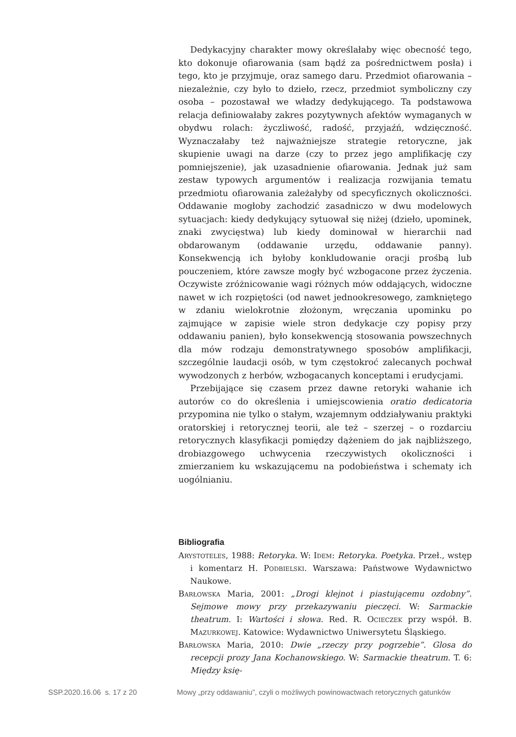Dedykacyjny charakter mowy określałaby więc obecność tego, kto dokonuje ofiarowania (sam bądź za pośrednictwem posła) i tego, kto je przyjmuje, oraz samego daru. Przedmiot ofiarowania – niezależnie, czy było to dzieło, rzecz, przedmiot symboliczny czy osoba – pozostawał we władzy dedykującego. Ta podstawowa relacja definiowałaby zakres pozytywnych afektów wymaganych w obydwu rolach: życzliwość, radość, przyjaźń, wdzięczność. Wyznaczałaby też najważniejsze strategie retoryczne, jak skupienie uwagi na darze (czy to przez jego amplifikację czy pomniejszenie), jak uzasadnienie ofiarowania. Jednak już sam zestaw typowych argumentów i realizacja rozwijania tematu przedmiotu ofiarowania zależałyby od specyficznych okoliczności. Oddawanie mogłoby zachodzić zasadniczo w dwu modelowych sytuacjach: kiedy dedykujący sytuował się niżej (dzieło, upominek, znaki zwycięstwa) lub kiedy dominował w hierarchii nad obdarowanym (oddawanie urzędu, oddawanie panny). Konsekwencją ich byłoby konkludowanie oracji prośbą lub pouczeniem, które zawsze mogły być wzbogacone przez życzenia. Oczywiste zróżnicowanie wagi różnych mów oddających, widoczne nawet w ich rozpiętości (od nawet jednookresowego, zamkniętego w zdaniu wielokrotnie złożonym, wręczania upominku po zajmujące w zapisie wiele stron dedykacje czy popisy przy oddawaniu panien), było konsekwencją stosowania powszechnych dla mów rodzaju demonstratywnego sposobów amplifikacji, szczególnie laudacji osób, w tym częstokroć zalecanych pochwał wywodzonych z herbów, wzbogacanych konceptami i erudycjami.
Przebijające się czasem przez dawne retoryki wahanie ich autorów co do określenia i umiejscowienia oratio dedicatoria przypomina nie tylko o stałym, wzajemnym oddziaływaniu praktyki oratorskiej i retorycznej teorii, ale też – szerzej – o rozdarciu retorycznych klasyfikacji pomiędzy dążeniem do jak najbliższego, drobiazgowego uchwycenia rzeczywistych okoliczności i zmierzaniem ku wskazującemu na podobieństwa i schematy ich uogólnianiu.
Bibliografia
Arystoteles, 1988: Retoryka. W: Idem: Retoryka. Poetyka. Przeł., wstęp i komentarz H. Podbielski. Warszawa: Państwowe Wydawnictwo Naukowe.
Barłowska Maria, 2001: „Drogi klejnot i piastującemu ozdobny”. Sejmowe mowy przy przekazywaniu pieczęci. W: Sarmackie theatrum. I: Wartości i słowa. Red. R. Ocieczek przy współ. B. Mazurkowej. Katowice: Wydawnictwo Uniwersytetu Śląskiego.
Barłowska Maria, 2010: Dwie „rzeczy przy pogrzebie”. Glosa do recepcji prozy Jana Kochanowskiego. W: Sarmackie theatrum. T. 6: Między księ-
SSP.2020.16.06 s. 17 z 20 Mowy „przy oddawaniu”, czyli o możliwych powinowactwach retorycznych gatunków